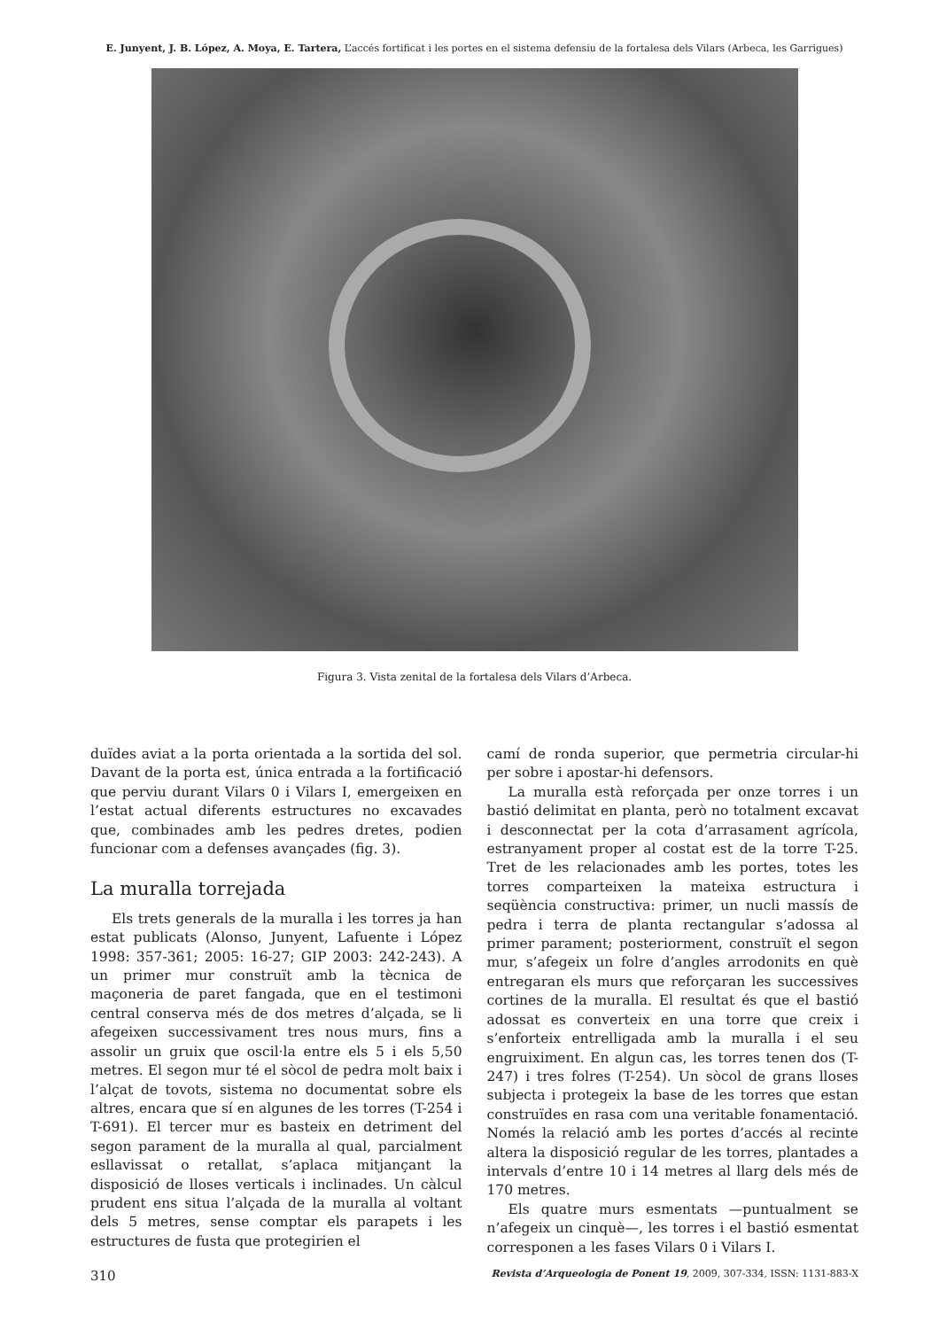E. Junyent, J. B. López, A. Moya, E. Tartera, L’accés fortificat i les portes en el sistema defensiu de la fortalesa dels Vilars (Arbeca, les Garrigues)
Figura 3. Vista zenital de la fortalesa dels Vilars d’Arbeca.
duïdes aviat a la porta orientada a la sortida del sol. Davant de la porta est, única entrada a la fortificació que perviu durant Vilars 0 i Vilars I, emergeixen en l’estat actual diferents estructures no excavades que, combinades amb les pedres dretes, podien funcionar com a defenses avançades (fig. 3).
La muralla torrejada
Els trets generals de la muralla i les torres ja han estat publicats (Alonso, Junyent, Lafuente i López 1998: 357-361; 2005: 16-27; GIP 2003: 242-243). A un primer mur construït amb la tècnica de maçoneria de paret fangada, que en el testimoni central conserva més de dos metres d’alçada, se li afegeixen successivament tres nous murs, fins a assolir un gruix que oscil·la entre els 5 i els 5,50 metres. El segon mur té el sòcol de pedra molt baix i l’alçat de tovots, sistema no documentat sobre els altres, encara que sí en algunes de les torres (T-254 i T-691). El tercer mur es basteix en detriment del segon parament de la muralla al qual, parcialment esllavissat o retallat, s’aplaca mitjançant la disposició de lloses verticals i inclinades. Un càlcul prudent ens situa l’alçada de la muralla al voltant dels 5 metres, sense comptar els parapets i les estructures de fusta que protegirien el
camí de ronda superior, que permetria circular-hi per sobre i apostar-hi defensors.
La muralla està reforçada per onze torres i un bastió delimitat en planta, però no totalment excavat i desconnectat per la cota d’arrasament agrícola, estranyament proper al costat est de la torre T-25. Tret de les relacionades amb les portes, totes les torres comparteixen la mateixa estructura i seqüència constructiva: primer, un nucli massís de pedra i terra de planta rectangular s’adossa al primer parament; posteriorment, construït el segon mur, s’afegeix un folre d’angles arrodonits en què entregaran els murs que reforçaran les successives cortines de la muralla. El resultat és que el bastió adossat es converteix en una torre que creix i s’enforteix entrelligada amb la muralla i el seu engruiximent. En algun cas, les torres tenen dos (T-247) i tres folres (T-254). Un sòcol de grans lloses subjecta i protegeix la base de les torres que estan construïdes en rasa com una veritable fonamentació. Només la relació amb les portes d’accés al recinte altera la disposició regular de les torres, plantades a intervals d’entre 10 i 14 metres al llarg dels més de 170 metres.
Els quatre murs esmentats —puntualment se n’afegeix un cinquè—, les torres i el bastió esmentat corresponen a les fases Vilars 0 i Vilars I.
310 Revista d’Arqueologia de Ponent 19, 2009, 307-334, ISSN: 1131-883-X